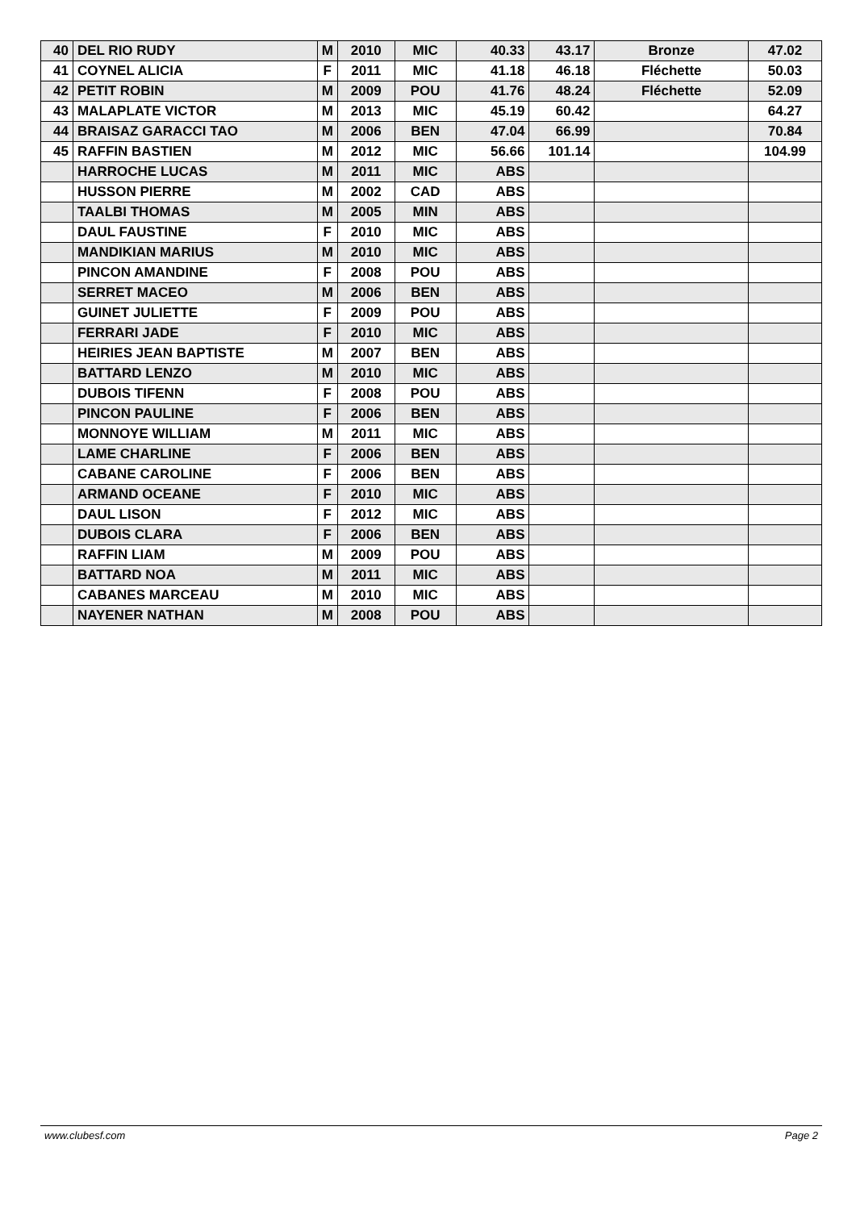| 40 | DEL RIO RUDY | M | 2010 | MIC | 40.33 | 43.17 | Bronze | 47.02 |
| 41 | COYNEL ALICIA | F | 2011 | MIC | 41.18 | 46.18 | Fléchette | 50.03 |
| 42 | PETIT ROBIN | M | 2009 | POU | 41.76 | 48.24 | Fléchette | 52.09 |
| 43 | MALAPLATE VICTOR | M | 2013 | MIC | 45.19 | 60.42 | | 64.27 |
| 44 | BRAISAZ GARACCI TAO | M | 2006 | BEN | 47.04 | 66.99 | | 70.84 |
| 45 | RAFFIN BASTIEN | M | 2012 | MIC | 56.66 | 101.14 | | 104.99 |
| | HARROCHE LUCAS | M | 2011 | MIC | ABS | | | |
| | HUSSON PIERRE | M | 2002 | CAD | ABS | | | |
| | TAALBI THOMAS | M | 2005 | MIN | ABS | | | |
| | DAUL FAUSTINE | F | 2010 | MIC | ABS | | | |
| | MANDIKIAN MARIUS | M | 2010 | MIC | ABS | | | |
| | PINCON AMANDINE | F | 2008 | POU | ABS | | | |
| | SERRET MACEO | M | 2006 | BEN | ABS | | | |
| | GUINET JULIETTE | F | 2009 | POU | ABS | | | |
| | FERRARI JADE | F | 2010 | MIC | ABS | | | |
| | HEIRIES JEAN BAPTISTE | M | 2007 | BEN | ABS | | | |
| | BATTARD LENZO | M | 2010 | MIC | ABS | | | |
| | DUBOIS TIFENN | F | 2008 | POU | ABS | | | |
| | PINCON PAULINE | F | 2006 | BEN | ABS | | | |
| | MONNOYE WILLIAM | M | 2011 | MIC | ABS | | | |
| | LAME CHARLINE | F | 2006 | BEN | ABS | | | |
| | CABANE CAROLINE | F | 2006 | BEN | ABS | | | |
| | ARMAND OCEANE | F | 2010 | MIC | ABS | | | |
| | DAUL LISON | F | 2012 | MIC | ABS | | | |
| | DUBOIS CLARA | F | 2006 | BEN | ABS | | | |
| | RAFFIN LIAM | M | 2009 | POU | ABS | | | |
| | BATTARD NOA | M | 2011 | MIC | ABS | | | |
| | CABANES MARCEAU | M | 2010 | MIC | ABS | | | |
| | NAYENER NATHAN | M | 2008 | POU | ABS | | | |
www.clubesf.com Page 2